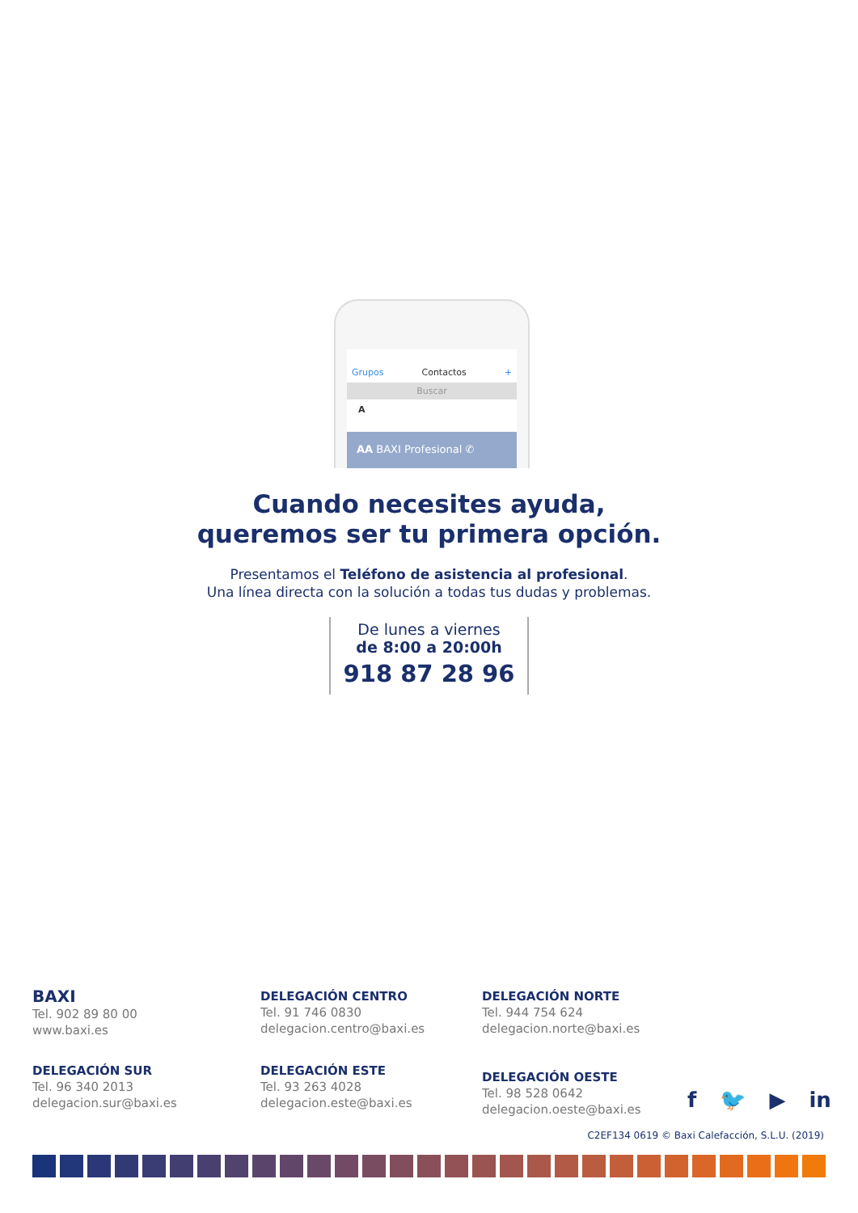Grupos Contactos +
Buscar
A
AA BAXI Profesional ✆
Cuando necesites ayuda,
queremos ser tu primera opción.
Presentamos el Teléfono de asistencia al profesional.
Una línea directa con la solución a todas tus dudas y problemas.
De lunes a viernes
de 8:00 a 20:00h
918 87 28 96
BAXI
Tel. 902 89 80 00
www.baxi.es
DELEGACIÓN CENTRO
Tel. 91 746 0830
delegacion.centro@baxi.es
DELEGACIÓN SUR
Tel. 96 340 2013
delegacion.sur@baxi.es
DELEGACIÓN ESTE
Tel. 93 263 4028
delegacion.este@baxi.es
DELEGACIÓN NORTE
Tel. 944 754 624
delegacion.norte@baxi.es
DELEGACIÓN OESTE
Tel. 98 528 0642
delegacion.oeste@baxi.es
f 🐦 ▶ in
C2EF134 0619 © Baxi Calefacción, S.L.U. (2019)